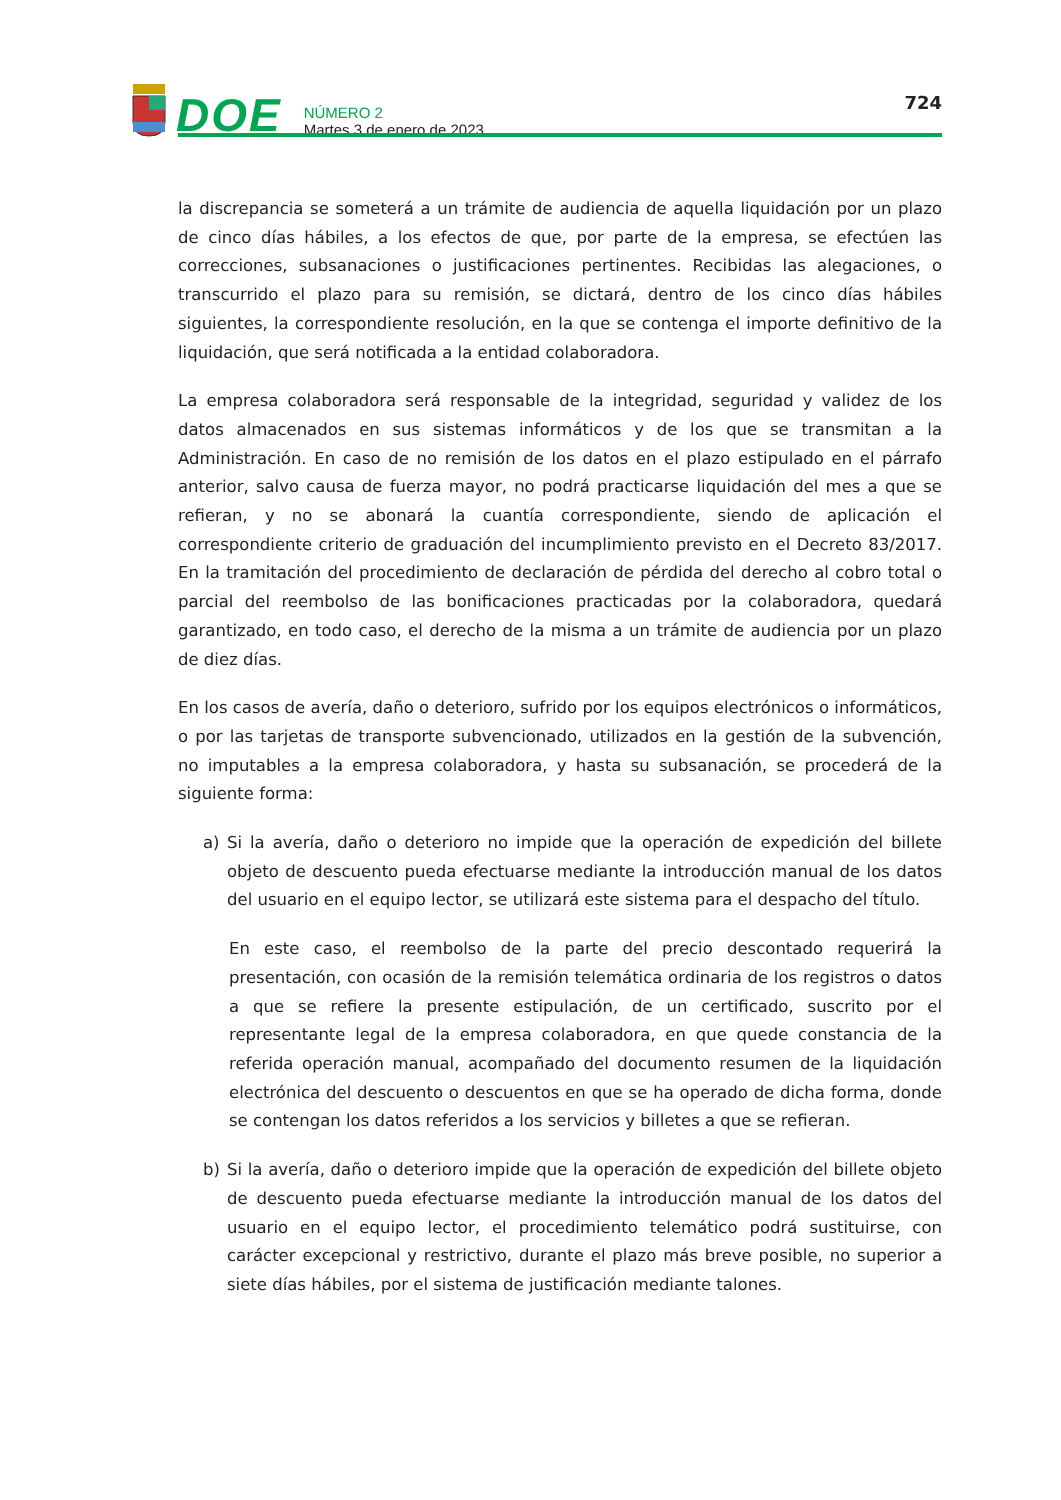DOE
NÚMERO 2
Martes 3 de enero de 2023
724
la discrepancia se someterá a un trámite de audiencia de aquella liquidación por un plazo de cinco días hábiles, a los efectos de que, por parte de la empresa, se efectúen las correcciones, subsanaciones o justificaciones pertinentes. Recibidas las alegaciones, o transcurrido el plazo para su remisión, se dictará, dentro de los cinco días hábiles siguientes, la correspondiente resolución, en la que se contenga el importe definitivo de la liquidación, que será notificada a la entidad colaboradora.
La empresa colaboradora será responsable de la integridad, seguridad y validez de los datos almacenados en sus sistemas informáticos y de los que se transmitan a la Administración. En caso de no remisión de los datos en el plazo estipulado en el párrafo anterior, salvo causa de fuerza mayor, no podrá practicarse liquidación del mes a que se refieran, y no se abonará la cuantía correspondiente, siendo de aplicación el correspondiente criterio de graduación del incumplimiento previsto en el Decreto 83/2017. En la tramitación del procedimiento de declaración de pérdida del derecho al cobro total o parcial del reembolso de las bonificaciones practicadas por la colaboradora, quedará garantizado, en todo caso, el derecho de la misma a un trámite de audiencia por un plazo de diez días.
En los casos de avería, daño o deterioro, sufrido por los equipos electrónicos o informáticos, o por las tarjetas de transporte subvencionado, utilizados en la gestión de la subvención, no imputables a la empresa colaboradora, y hasta su subsanación, se procederá de la siguiente forma:
a) Si la avería, daño o deterioro no impide que la operación de expedición del billete objeto de descuento pueda efectuarse mediante la introducción manual de los datos del usuario en el equipo lector, se utilizará este sistema para el despacho del título.
En este caso, el reembolso de la parte del precio descontado requerirá la presentación, con ocasión de la remisión telemática ordinaria de los registros o datos a que se refiere la presente estipulación, de un certificado, suscrito por el representante legal de la empresa colaboradora, en que quede constancia de la referida operación manual, acompañado del documento resumen de la liquidación electrónica del descuento o descuentos en que se ha operado de dicha forma, donde se contengan los datos referidos a los servicios y billetes a que se refieran.
b) Si la avería, daño o deterioro impide que la operación de expedición del billete objeto de descuento pueda efectuarse mediante la introducción manual de los datos del usuario en el equipo lector, el procedimiento telemático podrá sustituirse, con carácter excepcional y restrictivo, durante el plazo más breve posible, no superior a siete días hábiles, por el sistema de justificación mediante talones.